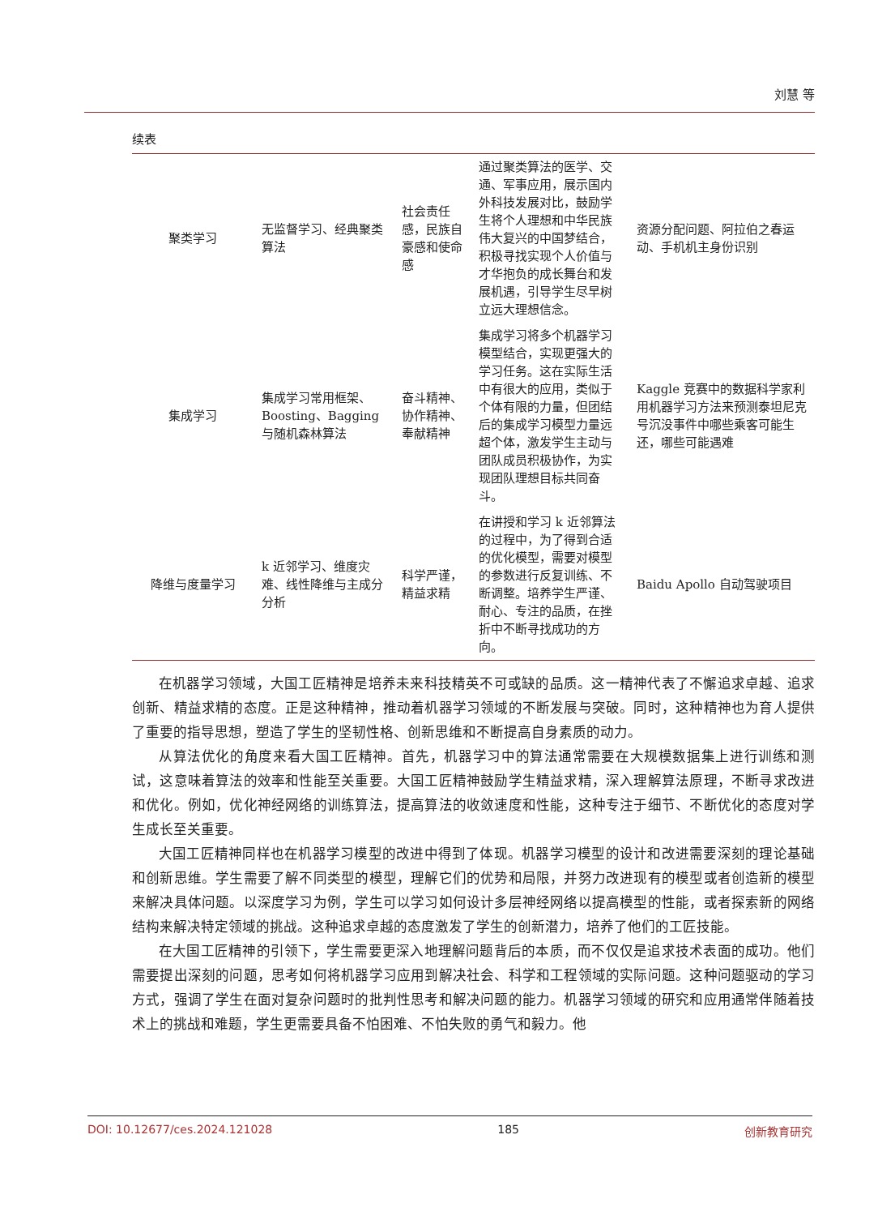刘慧 等
续表
| 聚类学习 | 无监督学习、经典聚类算法 | 社会责任感，民族自豪感和使命感 | 通过聚类算法的医学、交通、军事应用，展示国内外科技发展对比，鼓励学生将个人理想和中华民族伟大复兴的中国梦结合，积极寻找实现个人价值与才华抱负的成长舞台和发展机遇，引导学生尽早树立远大理想信念。 | 资源分配问题、阿拉伯之春运动、手机机主身份识别 |
| 集成学习 | 集成学习常用框架、Boosting、Bagging 与随机森林算法 | 奋斗精神、协作精神、奉献精神 | 集成学习将多个机器学习模型结合，实现更强大的学习任务。这在实际生活中有很大的应用，类似于个体有限的力量，但团结后的集成学习模型力量远超个体，激发学生主动与团队成员积极协作，为实现团队理想目标共同奋斗。 | Kaggle 竞赛中的数据科学家利用机器学习方法来预测泰坦尼克号沉没事件中哪些乘客可能生还，哪些可能遇难 |
| 降维与度量学习 | k 近邻学习、维度灾难、线性降维与主成分分析 | 科学严谨，精益求精 | 在讲授和学习 k 近邻算法的过程中，为了得到合适的优化模型，需要对模型的参数进行反复训练、不断调整。培养学生严谨、耐心、专注的品质，在挫折中不断寻找成功的方向。 | Baidu Apollo 自动驾驶项目 |
在机器学习领域，大国工匠精神是培养未来科技精英不可或缺的品质。这一精神代表了不懈追求卓越、追求创新、精益求精的态度。正是这种精神，推动着机器学习领域的不断发展与突破。同时，这种精神也为育人提供了重要的指导思想，塑造了学生的坚韧性格、创新思维和不断提高自身素质的动力。
从算法优化的角度来看大国工匠精神。首先，机器学习中的算法通常需要在大规模数据集上进行训练和测试，这意味着算法的效率和性能至关重要。大国工匠精神鼓励学生精益求精，深入理解算法原理，不断寻求改进和优化。例如，优化神经网络的训练算法，提高算法的收敛速度和性能，这种专注于细节、不断优化的态度对学生成长至关重要。
大国工匠精神同样也在机器学习模型的改进中得到了体现。机器学习模型的设计和改进需要深刻的理论基础和创新思维。学生需要了解不同类型的模型，理解它们的优势和局限，并努力改进现有的模型或者创造新的模型来解决具体问题。以深度学习为例，学生可以学习如何设计多层神经网络以提高模型的性能，或者探索新的网络结构来解决特定领域的挑战。这种追求卓越的态度激发了学生的创新潜力，培养了他们的工匠技能。
在大国工匠精神的引领下，学生需要更深入地理解问题背后的本质，而不仅仅是追求技术表面的成功。他们需要提出深刻的问题，思考如何将机器学习应用到解决社会、科学和工程领域的实际问题。这种问题驱动的学习方式，强调了学生在面对复杂问题时的批判性思考和解决问题的能力。机器学习领域的研究和应用通常伴随着技术上的挑战和难题，学生更需要具备不怕困难、不怕失败的勇气和毅力。他
DOI: 10.12677/ces.2024.121028 185 创新教育研究